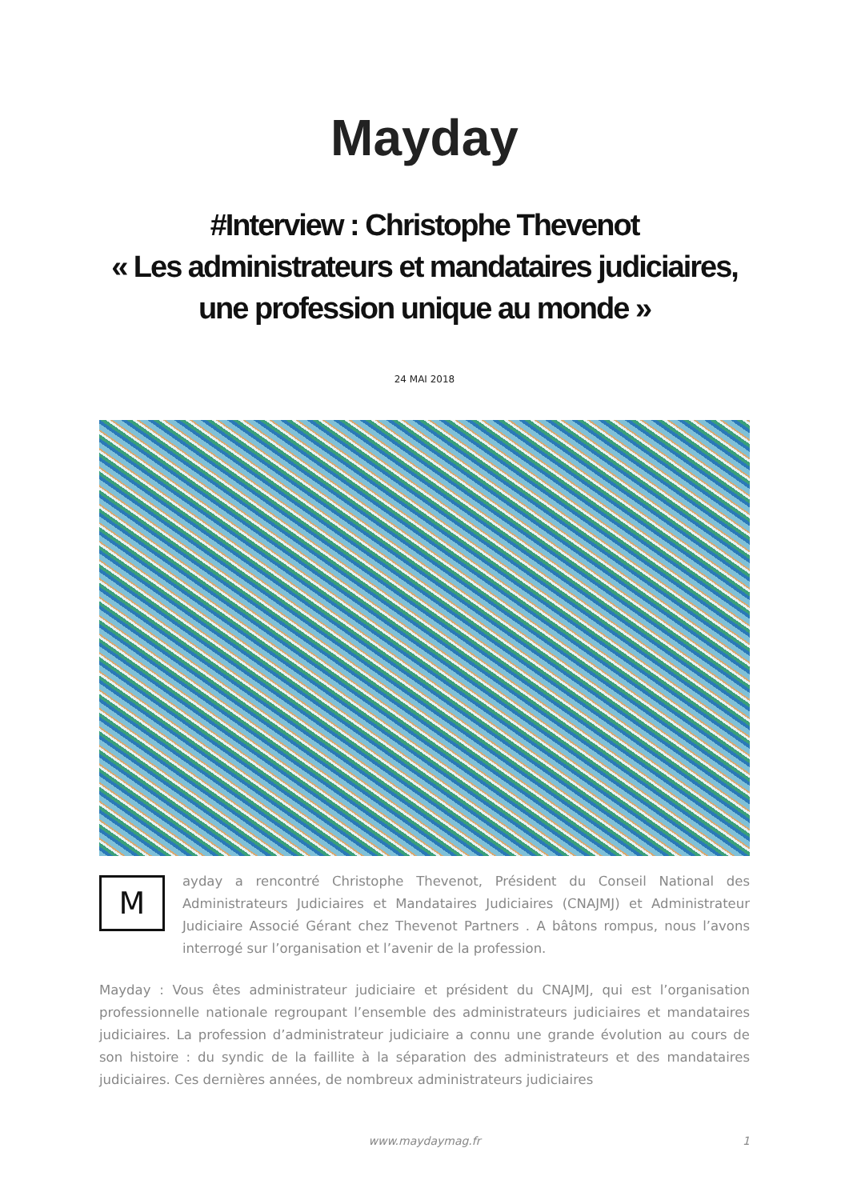Mayday
#Interview : Christophe Thevenot
« Les administrateurs et mandataires judiciaires,
une profession unique au monde »
24 MAI 2018
M
ayday a rencontré Christophe Thevenot, Président du Conseil National des Administrateurs Judiciaires et Mandataires Judiciaires (CNAJMJ) et Administrateur Judiciaire Associé Gérant chez Thevenot Partners . A bâtons rompus, nous l’avons interrogé sur l’organisation et l’avenir de la profession.
Mayday : Vous êtes administrateur judiciaire et président du CNAJMJ, qui est l’organisation professionnelle nationale regroupant l’ensemble des administrateurs judiciaires et mandataires judiciaires. La profession d’administrateur judiciaire a connu une grande évolution au cours de son histoire : du syndic de la faillite à la séparation des administrateurs et des mandataires judiciaires. Ces dernières années, de nombreux administrateurs judiciaires
www.maydaymag.fr 1